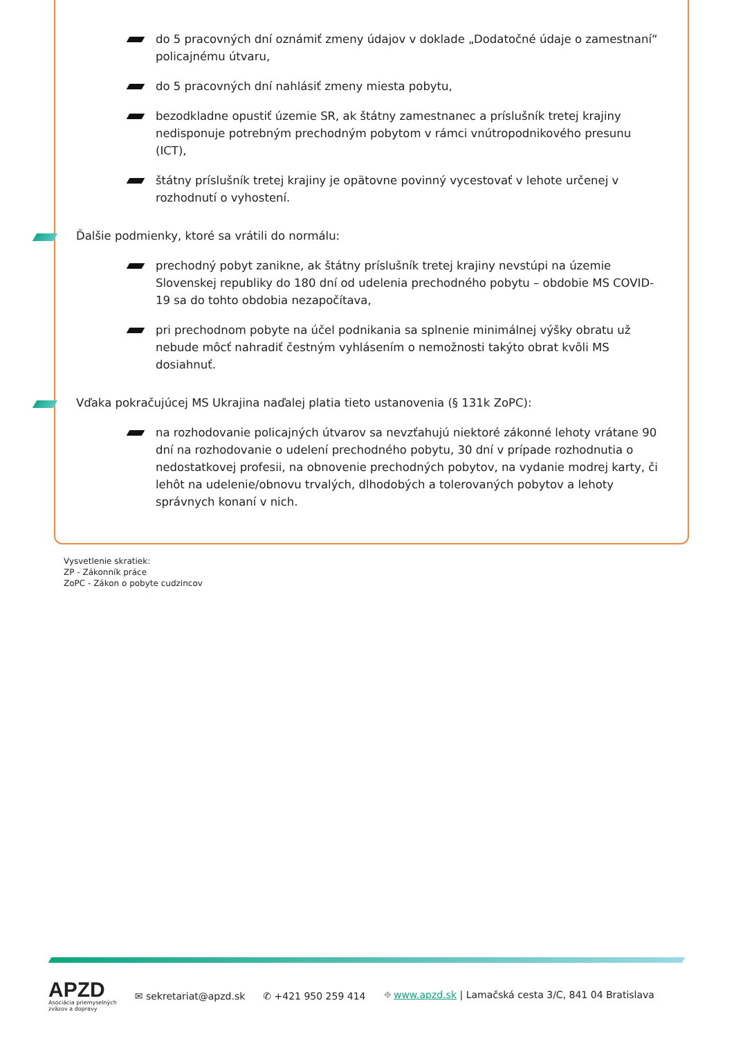do 5 pracovných dní oznámiť zmeny údajov v doklade „Dodatočné údaje o zamestnaní“ policajnému útvaru,
do 5 pracovných dní nahlásiť zmeny miesta pobytu,
bezodkladne opustiť územie SR, ak štátny zamestnanec a príslušník tretej krajiny nedisponuje potrebným prechodným pobytom v rámci vnútropodnikového presunu (ICT),
štátny príslušník tretej krajiny je opätovne povinný vycestovať v lehote určenej v rozhodnutí o vyhostení.
Ďalšie podmienky, ktoré sa vrátili do normálu:
prechodný pobyt zanikne, ak štátny príslušník tretej krajiny nevstúpi na územie Slovenskej republiky do 180 dní od udelenia prechodného pobytu – obdobie MS COVID-19 sa do tohto obdobia nezapočítava,
pri prechodnom pobyte na účel podnikania sa splnenie minimálnej výšky obratu už nebude môcť nahradiť čestným vyhlásením o nemožnosti takýto obrat kvôli MS dosiahnuť.
Vďaka pokračujúcej MS Ukrajina naďalej platia tieto ustanovenia (§ 131k ZoPC):
na rozhodovanie policajných útvarov sa nevzťahujú niektoré zákonné lehoty vrátane 90 dní na rozhodovanie o udelení prechodného pobytu, 30 dní v prípade rozhodnutia o nedostatkovej profesii, na obnovenie prechodných pobytov, na vydanie modrej karty, či lehôt na udelenie/obnovu trvalých, dlhodobých a tolerovaných pobytov a lehoty správnych konaní v nich.
Vysvetlenie skratiek:
ZP - Zákonník práce
ZoPC - Zákon o pobyte cudzincov
APZD
Asociácia priemyselných
zväzov a dopravy
✉ sekretariat@apzd.sk ✆ +421 950 259 414
⌖ www.apzd.sk | Lamačská cesta 3/C, 841 04 Bratislava